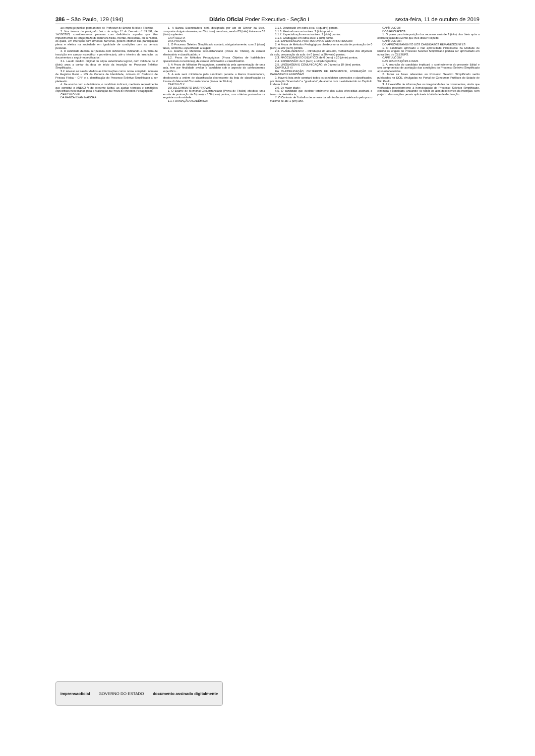386 – São Paulo, 129 (194) Diário Oficial Poder Executivo - Seção I sexta-feira, 11 de outubro de 2019
ao emprego público permanente de Professor de Ensino Médio e Técnico.
2. Nos termos do parágrafo único do artigo 1º do Decreto nº 59.591, de 14/10/2013, consideram–se pessoas com deficiência aquelas que têm impedimentos de longo prazo de natureza física, mental, intelectual, ou sensorial, os quais, em interação com diversas barreiras, podem obstruir sua participação plena e efetiva na sociedade em igualdade de condições com as demais pessoas.
3. O candidato declara ser pessoa com deficiência, indicando–a na ficha de inscrição em campo específico e providenciará, até o término da inscrição, os documentos a seguir especificados:
3.1. Laudo médico original ou cópia autenticada legível, com validade de 2 (dois) anos a contar da data de início da inscrição no Processo Seletivo Simplificado...
3.2. Anexar ao Laudo Médico as informações como: nome completo, número de Registro Geral – RG da Carteira de Identidade, número do Cadastro de Pessoa Física – CPF e a identificação do Processo Seletivo Simplificado a ser pleiteado.
4. De acordo com a deficiência, o candidato indicará, mediante requerimento que constitui o ANEXO V do presente Edital, as ajudas técnicas e condições específicas necessárias para a realização da Prova de Métodos Pedagógicos.
CAPÍTULO VIII
DA BANCA EXAMINADORA
1. A Banca Examinadora será designada por ato do Diretor da Etec, composta obrigatoriamente por 05 (cinco) membros, sendo 03 (três) titulares e 02 (dois) suplentes.
CAPÍTULO IX
DAS PROVAS
1. O Processo Seletivo Simplificado contará, obrigatoriamente, com 2 (duas) fases, conforme especificado a seguir:
1.1. Exame de Memorial Circunstanciado (Prova de Títulos), de caráter eliminatório e classificatório; e
1.2. Prova de Métodos Pedagógicos (Prova Objetiva de habilidades operacionais ou técnicas), de caráter eliminatório e classificatório.
5. A Prova de Métodos Pedagógicos, constituída pela apresentação de uma aula, tem por finalidade avaliar o candidato sob o aspecto do conhecimento específico...
6. A aula será ministrada pelo candidato perante a Banca Examinadora, obedecendo a ordem de classificação decrescente da lista de classificação do Exame do Memorial Circunstanciado (Prova de Títulos).
CAPÍTULO X
DO JULGAMENTO DAS PROVAS
1. O Exame de Memorial Circunstanciado (Prova de Títulos) obedece uma escala de pontuação de 0 (zero) a 100 (cem) pontos, com critérios pontuados na seguinte conformidade:
1.1. FORMAÇÃO ACADÊMICA:
1.1.5. Doutorado em outra área: 4 (quatro) pontos.
1.1.6. Mestrado em outra área: 3 (três) pontos.
1.1.7. Especialização em outra área: 2 (dois) pontos.
1.1.8. Graduação em outra área: 1 (um) ponto.
1.2. EXPERIÊNCIAS PROFISSIONAIS COMO PROFESSOR:
2. A Prova de Métodos Pedagógicos obedece uma escala de pontuação de 0 (zero) a 100 (cem) pontos.
2.2. PLANEJAMENTO – introdução do assunto, verbalização dos objetivos da aula, preparação da aula: de 0 (zero) a 20 (vinte) pontos;
2.3. PROCEDIMENTO DIDÁTICO: de 0 (zero) a 20 (vinte) pontos;
2.4. EXPRESSÃO: de 0 (zero) a 10 (dez) pontos;
2.5. LINGUAGEM E COMUNICAÇÃO: de 0 (zero) a 10 (dez) pontos.
CAPÍTULO XI
DA CLASSIFICAÇÃO, CRITÉRIOS DE DESEMPATE, FORMAÇÃO DE CADASTRO E ADMISSÃO
1. Haverá lista onde constará todos os candidatos aprovados e classificados, por titulação "licenciado" e "graduado", de acordo com o estabelecido no Capítulo III deste Edital.
2.6. De maior idade;
6.5. O candidato que declinar totalmente das aulas oferecidas assinará o termo de desistência;
7. O Contrato de Trabalho decorrente da admissão será celebrado pelo prazo máximo de até 1 (um) ano.
CAPÍTULO XII
DOS RECURSOS
1. O prazo para interposição dos recursos será de 3 (três) dias úteis após a concretização do evento que lhes disser respeito.
CAPÍTULO XIII
DO APROVEITAMENTO DOS CANDIDATOS REMANESCENTES
1. O candidato aprovado e não aproveitado inicialmente na Unidade de Ensino de origem do Processo Seletivo Simplificado poderá ser aproveitado em outra Etec do CEETEPS.
CAPÍTULO XIV
DAS DISPOSIÇÕES FINAIS
1. A inscrição do candidato implicará o conhecimento do presente Edital e seu compromisso de aceitação das condições do Processo Seletivo Simplificado aqui estabelecidas.
2. Todas as fases referentes ao Processo Seletivo Simplificado serão publicadas no DOE, divulgadas no Portal de Concursos Públicos do Estado de São Paulo.
3. A inexatidão de informações ou irregularidades de documentos, ainda que verificadas posteriormente à homologação do Processo Seletivo Simplificado, eliminará o candidato, anulando–se todos os atos decorrentes da inscrição, sem prejuízo das sanções penais aplicáveis à falsidade de declaração.
imprensaoficial GOVERNO DO ESTADO documento assinado digitalmente